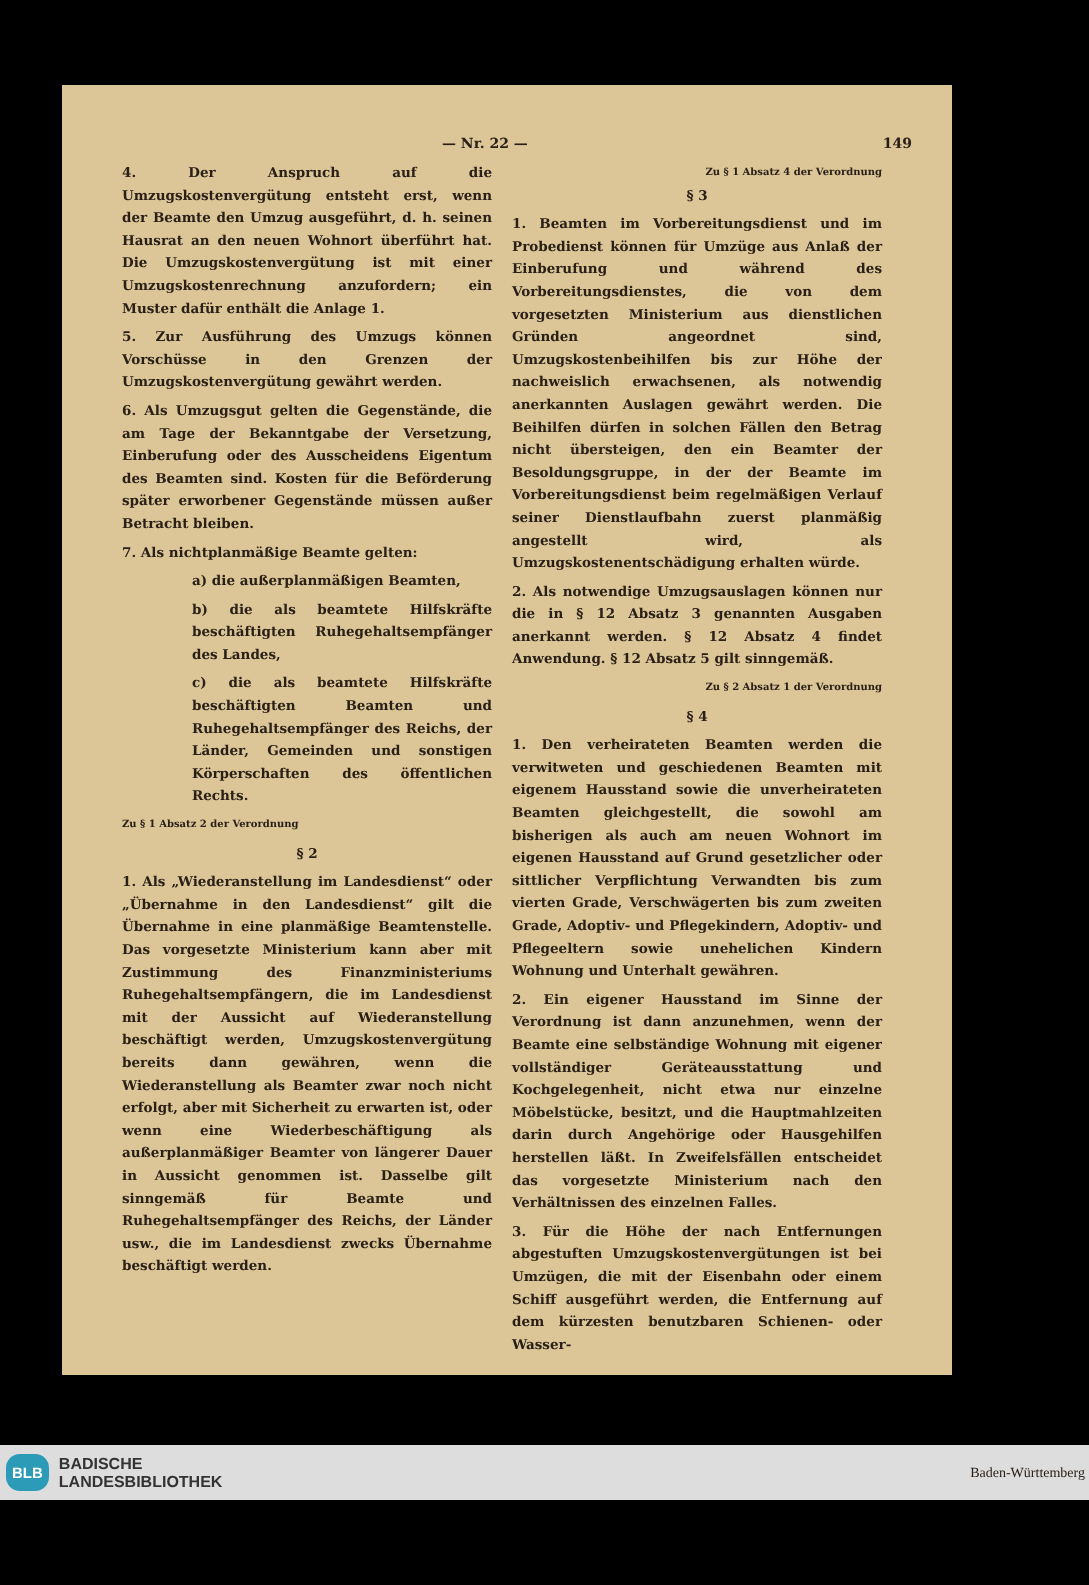— Nr. 22 — 149
4. Der Anspruch auf die Umzugskostenvergütung entsteht erst, wenn der Beamte den Umzug ausgeführt, d. h. seinen Hausrat an den neuen Wohnort überführt hat. Die Umzugskostenvergütung ist mit einer Umzugskostenrechnung anzufordern; ein Muster dafür enthält die Anlage 1.
5. Zur Ausführung des Umzugs können Vorschüsse in den Grenzen der Umzugskostenvergütung gewährt werden.
6. Als Umzugsgut gelten die Gegenstände, die am Tage der Bekanntgabe der Versetzung, Einberufung oder des Ausscheidens Eigentum des Beamten sind. Kosten für die Beförderung später erworbener Gegenstände müssen außer Betracht bleiben.
7. Als nichtplanmäßige Beamte gelten:
a) die außerplanmäßigen Beamten,
b) die als beamtete Hilfskräfte beschäftigten Ruhegehaltsempfänger des Landes,
c) die als beamtete Hilfskräfte beschäftigten Beamten und Ruhegehaltsempfänger des Reichs, der Länder, Gemeinden und sonstigen Körperschaften des öffentlichen Rechts.
Zu § 1 Absatz 2 der Verordnung
§ 2
1. Als „Wiederanstellung im Landesdienst“ oder „Übernahme in den Landesdienst“ gilt die Übernahme in eine planmäßige Beamtenstelle. Das vorgesetzte Ministerium kann aber mit Zustimmung des Finanzministeriums Ruhegehaltsempfängern, die im Landesdienst mit der Aussicht auf Wiederanstellung beschäftigt werden, Umzugskostenvergütung bereits dann gewähren, wenn die Wiederanstellung als Beamter zwar noch nicht erfolgt, aber mit Sicherheit zu erwarten ist, oder wenn eine Wiederbeschäftigung als außerplanmäßiger Beamter von längerer Dauer in Aussicht genommen ist. Dasselbe gilt sinngemäß für Beamte und Ruhegehaltsempfänger des Reichs, der Länder usw., die im Landesdienst zwecks Übernahme beschäftigt werden.
Zu § 1 Absatz 4 der Verordnung
§ 3
1. Beamten im Vorbereitungsdienst und im Probedienst können für Umzüge aus Anlaß der Einberufung und während des Vorbereitungsdienstes, die von dem vorgesetzten Ministerium aus dienstlichen Gründen angeordnet sind, Umzugskostenbeihilfen bis zur Höhe der nachweislich erwachsenen, als notwendig anerkannten Auslagen gewährt werden. Die Beihilfen dürfen in solchen Fällen den Betrag nicht übersteigen, den ein Beamter der Besoldungsgruppe, in der der Beamte im Vorbereitungsdienst beim regelmäßigen Verlauf seiner Dienstlaufbahn zuerst planmäßig angestellt wird, als Umzugskostenentschädigung erhalten würde.
2. Als notwendige Umzugsauslagen können nur die in § 12 Absatz 3 genannten Ausgaben anerkannt werden. § 12 Absatz 4 findet Anwendung. § 12 Absatz 5 gilt sinngemäß.
Zu § 2 Absatz 1 der Verordnung
§ 4
1. Den verheirateten Beamten werden die verwitweten und geschiedenen Beamten mit eigenem Hausstand sowie die unverheirateten Beamten gleichgestellt, die sowohl am bisherigen als auch am neuen Wohnort im eigenen Hausstand auf Grund gesetzlicher oder sittlicher Verpflichtung Verwandten bis zum vierten Grade, Verschwägerten bis zum zweiten Grade, Adoptiv- und Pflegekindern, Adoptiv- und Pflegeeltern sowie unehelichen Kindern Wohnung und Unterhalt gewähren.
2. Ein eigener Hausstand im Sinne der Verordnung ist dann anzunehmen, wenn der Beamte eine selbständige Wohnung mit eigener vollständiger Geräteausstattung und Kochgelegenheit, nicht etwa nur einzelne Möbelstücke, besitzt, und die Hauptmahlzeiten darin durch Angehörige oder Hausgehilfen herstellen läßt. In Zweifelsfällen entscheidet das vorgesetzte Ministerium nach den Verhältnissen des einzelnen Falles.
3. Für die Höhe der nach Entfernungen abgestuften Umzugskostenvergütungen ist bei Umzügen, die mit der Eisenbahn oder einem Schiff ausgeführt werden, die Entfernung auf dem kürzesten benutzbaren Schienen- oder Wasser-
BLB BADISCHE
LANDESBIBLIOTHEK
Baden-Württemberg